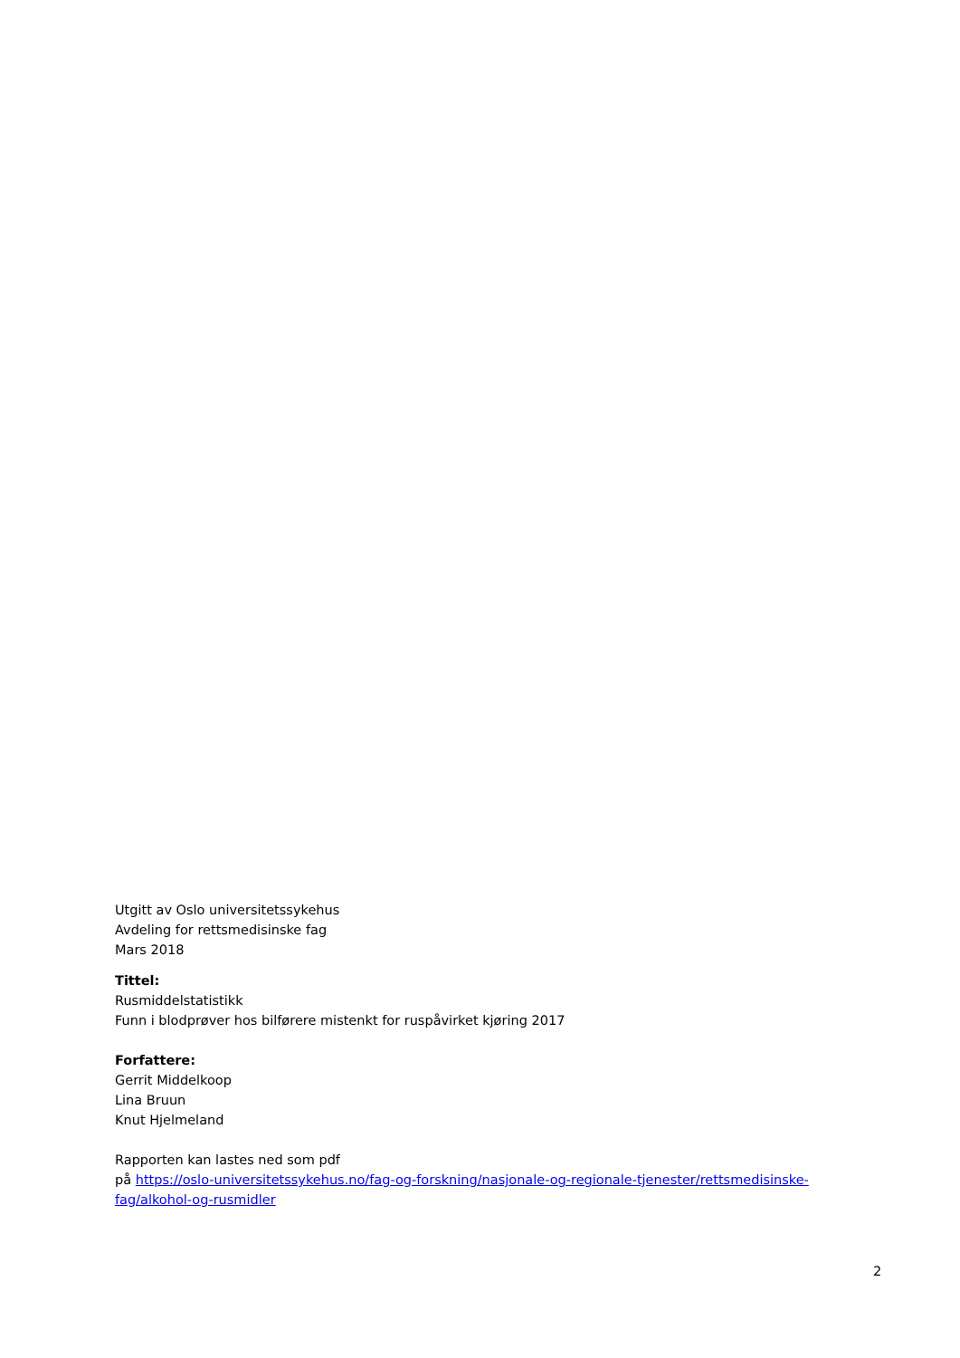Utgitt av Oslo universitetssykehus
Avdeling for rettsmedisinske fag
Mars 2018
Tittel:
Rusmiddelstatistikk
Funn i blodprøver hos bilførere mistenkt for ruspåvirket kjøring 2017
Forfattere:
Gerrit Middelkoop
Lina Bruun
Knut Hjelmeland
Rapporten kan lastes ned som pdf
på https://oslo-universitetssykehus.no/fag-og-forskning/nasjonale-og-regionale-tjenester/rettsmedisinske-fag/alkohol-og-rusmidler
2